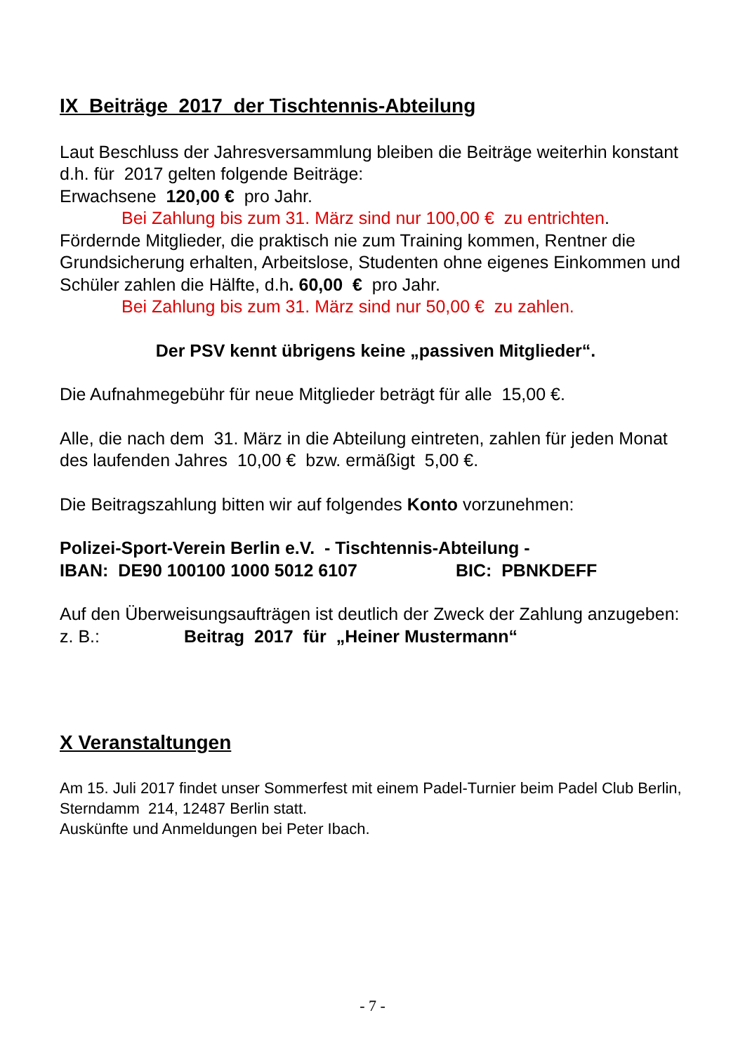IX Beiträge 2017 der Tischtennis-Abteilung
Laut Beschluss der Jahresversammlung bleiben die Beiträge weiterhin konstant d.h. für 2017 gelten folgende Beiträge:
Erwachsene 120,00 € pro Jahr.
Bei Zahlung bis zum 31. März sind nur 100,00 € zu entrichten.
Fördernde Mitglieder, die praktisch nie zum Training kommen, Rentner die Grundsicherung erhalten, Arbeitslose, Studenten ohne eigenes Einkommen und Schüler zahlen die Hälfte, d.h. 60,00 € pro Jahr.
Bei Zahlung bis zum 31. März sind nur 50,00 € zu zahlen.
Der PSV kennt übrigens keine „passiven Mitglieder“.
Die Aufnahmegebühr für neue Mitglieder beträgt für alle 15,00 €.
Alle, die nach dem 31. März in die Abteilung eintreten, zahlen für jeden Monat des laufenden Jahres 10,00 € bzw. ermäßigt 5,00 €.
Die Beitragszahlung bitten wir auf folgendes Konto vorzunehmen:
Polizei-Sport-Verein Berlin e.V. - Tischtennis-Abteilung -
IBAN: DE90 100100 1000 5012 6107 BIC: PBNKDEFF
Auf den Überweisungsaufträgen ist deutlich der Zweck der Zahlung anzugeben:
z. B.: Beitrag 2017 für „Heiner Mustermann“
X Veranstaltungen
Am 15. Juli 2017 findet unser Sommerfest mit einem Padel-Turnier beim Padel Club Berlin, Sterndamm 214, 12487 Berlin statt.
Auskünfte und Anmeldungen bei Peter Ibach.
- 7 -